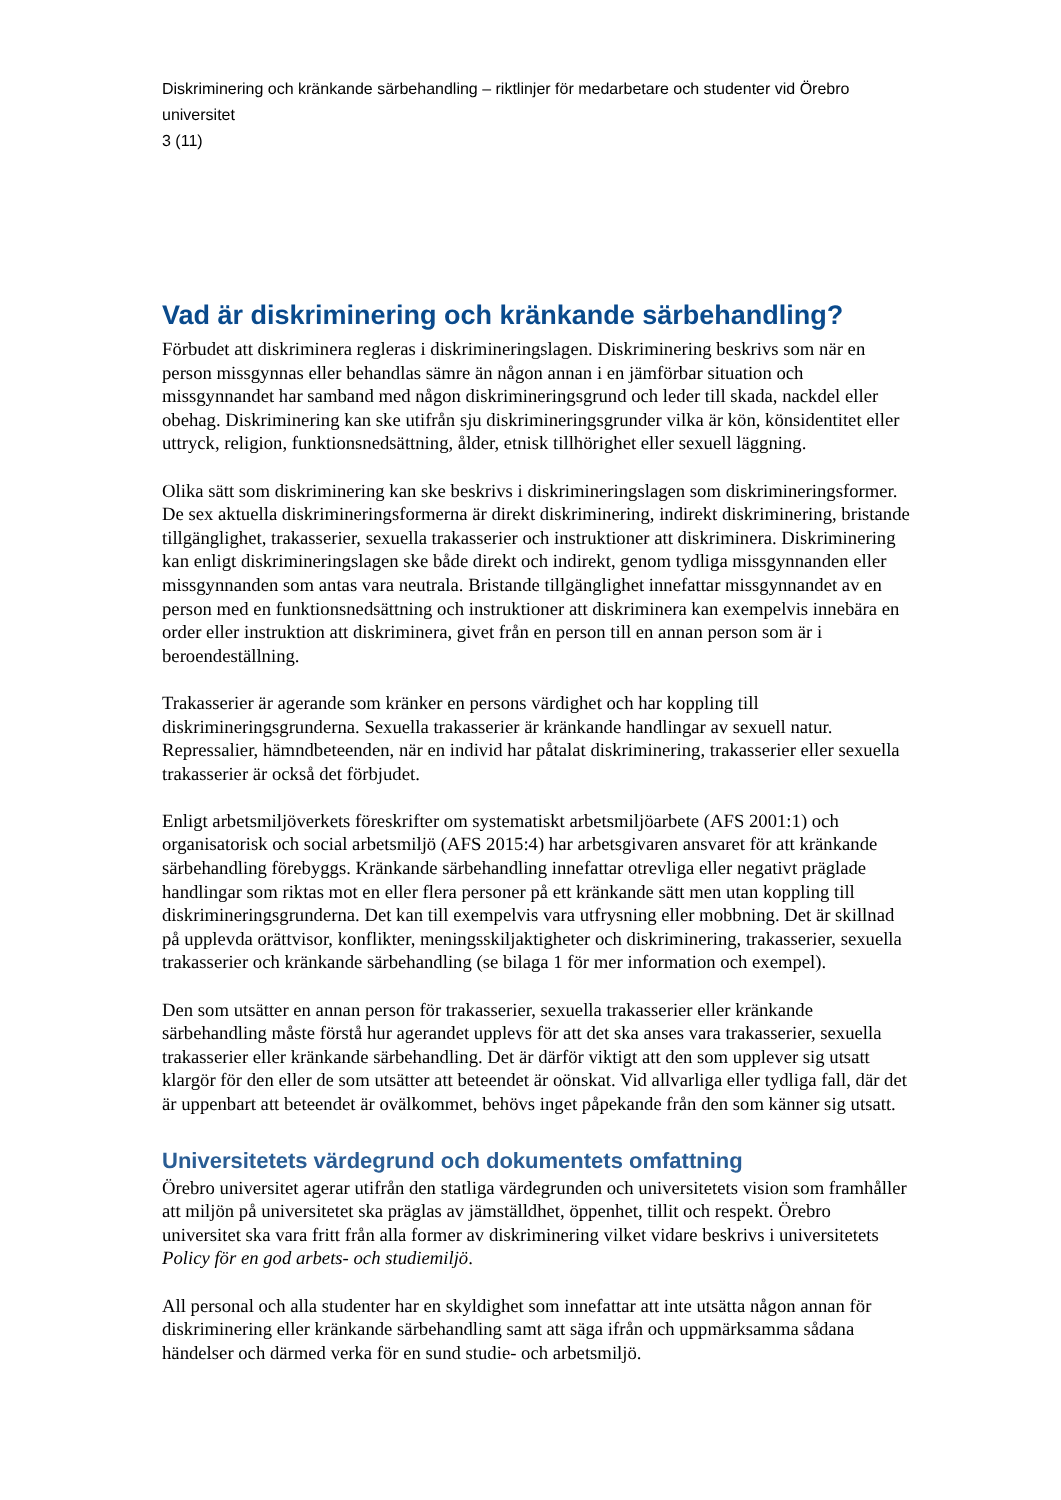Diskriminering och kränkande särbehandling – riktlinjer för medarbetare och studenter vid Örebro universitet
3 (11)
Vad är diskriminering och kränkande särbehandling?
Förbudet att diskriminera regleras i diskrimineringslagen. Diskriminering beskrivs som när en person missgynnas eller behandlas sämre än någon annan i en jämförbar situation och missgynnandet har samband med någon diskrimineringsgrund och leder till skada, nackdel eller obehag. Diskriminering kan ske utifrån sju diskrimineringsgrunder vilka är kön, könsidentitet eller uttryck, religion, funktionsnedsättning, ålder, etnisk tillhörighet eller sexuell läggning.
Olika sätt som diskriminering kan ske beskrivs i diskrimineringslagen som diskrimineringsformer. De sex aktuella diskrimineringsformerna är direkt diskriminering, indirekt diskriminering, bristande tillgänglighet, trakasserier, sexuella trakasserier och instruktioner att diskriminera. Diskriminering kan enligt diskrimineringslagen ske både direkt och indirekt, genom tydliga missgynnanden eller missgynnanden som antas vara neutrala. Bristande tillgänglighet innefattar missgynnandet av en person med en funktionsnedsättning och instruktioner att diskriminera kan exempelvis innebära en order eller instruktion att diskriminera, givet från en person till en annan person som är i beroendeställning.
Trakasserier är agerande som kränker en persons värdighet och har koppling till diskrimineringsgrunderna. Sexuella trakasserier är kränkande handlingar av sexuell natur. Repressalier, hämndbeteenden, när en individ har påtalat diskriminering, trakasserier eller sexuella trakasserier är också det förbjudet.
Enligt arbetsmiljöverkets föreskrifter om systematiskt arbetsmiljöarbete (AFS 2001:1) och organisatorisk och social arbetsmiljö (AFS 2015:4) har arbetsgivaren ansvaret för att kränkande särbehandling förebyggs. Kränkande särbehandling innefattar otrevliga eller negativt präglade handlingar som riktas mot en eller flera personer på ett kränkande sätt men utan koppling till diskrimineringsgrunderna. Det kan till exempelvis vara utfrysning eller mobbning. Det är skillnad på upplevda orättvisor, konflikter, meningsskiljaktigheter och diskriminering, trakasserier, sexuella trakasserier och kränkande särbehandling (se bilaga 1 för mer information och exempel).
Den som utsätter en annan person för trakasserier, sexuella trakasserier eller kränkande särbehandling måste förstå hur agerandet upplevs för att det ska anses vara trakasserier, sexuella trakasserier eller kränkande särbehandling. Det är därför viktigt att den som upplever sig utsatt klargör för den eller de som utsätter att beteendet är oönskat. Vid allvarliga eller tydliga fall, där det är uppenbart att beteendet är ovälkommet, behövs inget påpekande från den som känner sig utsatt.
Universitetets värdegrund och dokumentets omfattning
Örebro universitet agerar utifrån den statliga värdegrunden och universitetets vision som framhåller att miljön på universitetet ska präglas av jämställdhet, öppenhet, tillit och respekt. Örebro universitet ska vara fritt från alla former av diskriminering vilket vidare beskrivs i universitetets Policy för en god arbets- och studiemiljö.
All personal och alla studenter har en skyldighet som innefattar att inte utsätta någon annan för diskriminering eller kränkande särbehandling samt att säga ifrån och uppmärksamma sådana händelser och därmed verka för en sund studie- och arbetsmiljö.